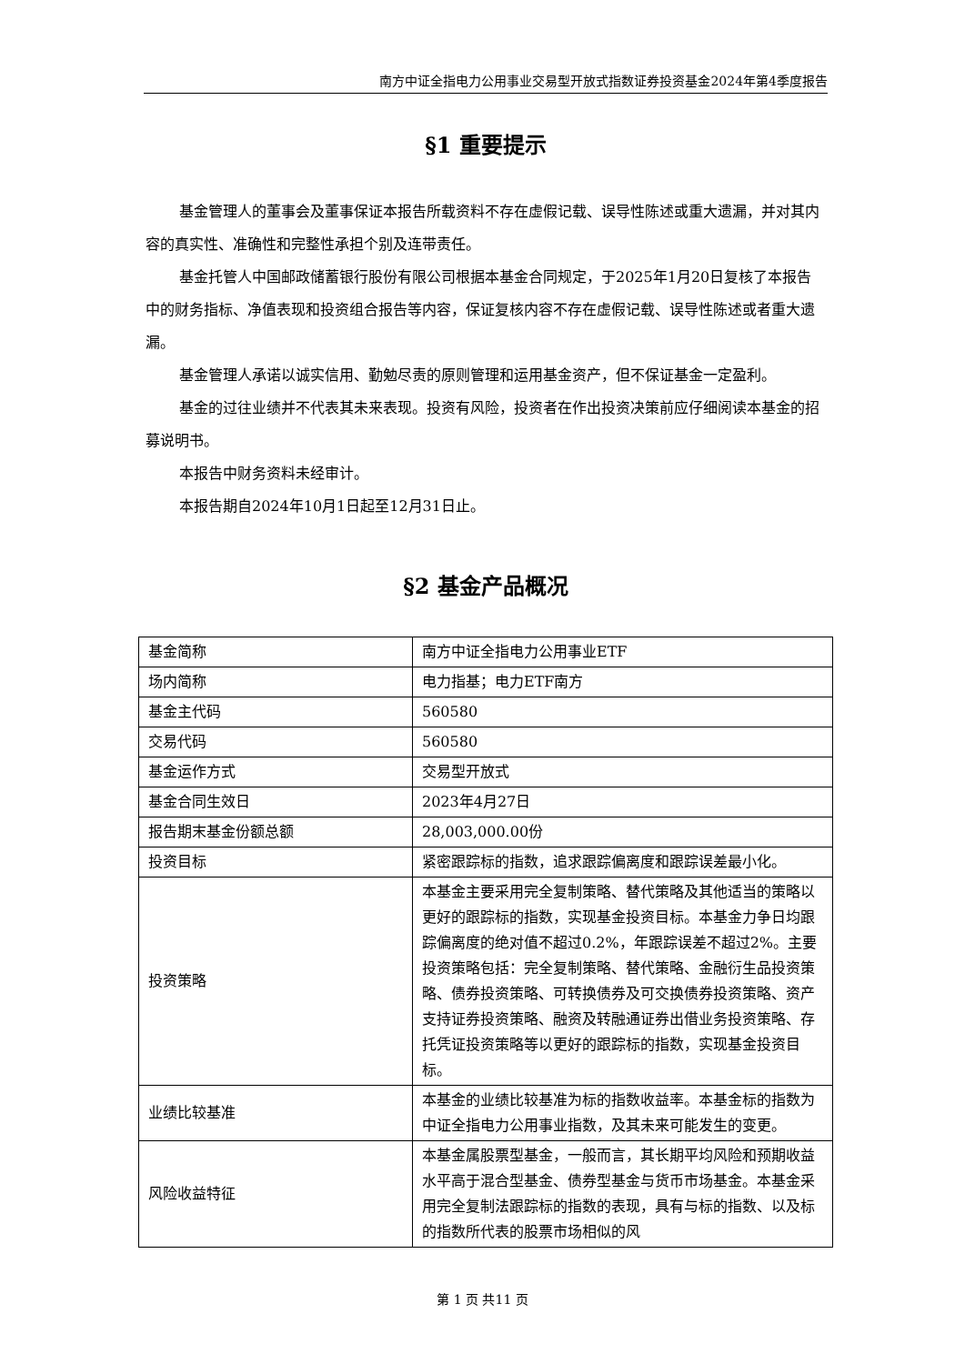南方中证全指电力公用事业交易型开放式指数证券投资基金2024年第4季度报告
§1 重要提示
基金管理人的董事会及董事保证本报告所载资料不存在虚假记载、误导性陈述或重大遗漏，并对其内容的真实性、准确性和完整性承担个别及连带责任。
基金托管人中国邮政储蓄银行股份有限公司根据本基金合同规定，于2025年1月20日复核了本报告中的财务指标、净值表现和投资组合报告等内容，保证复核内容不存在虚假记载、误导性陈述或者重大遗漏。
基金管理人承诺以诚实信用、勤勉尽责的原则管理和运用基金资产，但不保证基金一定盈利。
基金的过往业绩并不代表其未来表现。投资有风险，投资者在作出投资决策前应仔细阅读本基金的招募说明书。
本报告中财务资料未经审计。
本报告期自2024年10月1日起至12月31日止。
§2 基金产品概况
| 基金简称 | 南方中证全指电力公用事业ETF |
| 场内简称 | 电力指基；电力ETF南方 |
| 基金主代码 | 560580 |
| 交易代码 | 560580 |
| 基金运作方式 | 交易型开放式 |
| 基金合同生效日 | 2023年4月27日 |
| 报告期末基金份额总额 | 28,003,000.00份 |
| 投资目标 | 紧密跟踪标的指数，追求跟踪偏离度和跟踪误差最小化。 |
| 投资策略 | 本基金主要采用完全复制策略、替代策略及其他适当的策略以更好的跟踪标的指数，实现基金投资目标。本基金力争日均跟踪偏离度的绝对值不超过0.2%，年跟踪误差不超过2%。主要投资策略包括：完全复制策略、替代策略、金融衍生品投资策略、债券投资策略、可转换债券及可交换债券投资策略、资产支持证券投资策略、融资及转融通证券出借业务投资策略、存托凭证投资策略等以更好的跟踪标的指数，实现基金投资目标。 |
| 业绩比较基准 | 本基金的业绩比较基准为标的指数收益率。本基金标的指数为中证全指电力公用事业指数，及其未来可能发生的变更。 |
| 风险收益特征 | 本基金属股票型基金，一般而言，其长期平均风险和预期收益水平高于混合型基金、债券型基金与货币市场基金。本基金采用完全复制法跟踪标的指数的表现，具有与标的指数、以及标的指数所代表的股票市场相似的风 |
第 1 页 共11 页